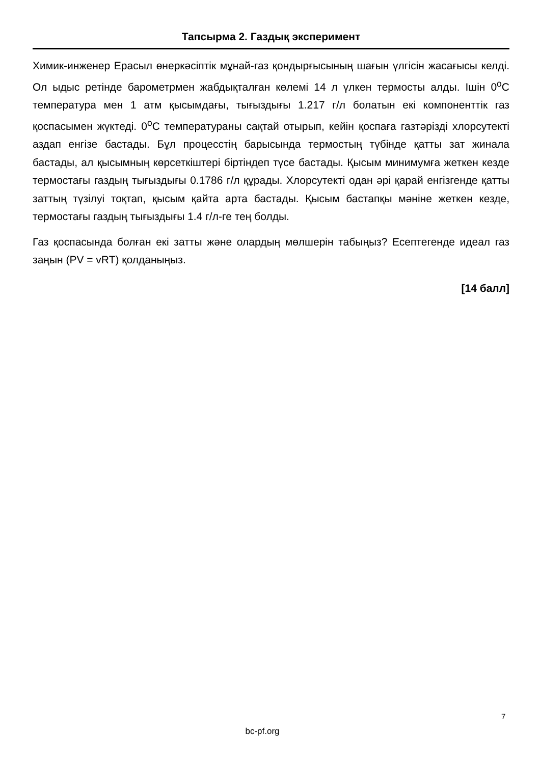Тапсырма 2. Газдық эксперимент
Химик-инженер Ерасыл өнеркәсіптік мұнай-газ қондырғысының шағын үлгісін жасағысы келді. Ол ыдыс ретінде барометрмен жабдықталған көлемі 14 л үлкен термосты алды. Ішін 0<sup>o</sup>С температура мен 1 атм қысымдағы, тығыздығы 1.217 г/л болатын екі компоненттік газ қоспасымен жүктеді. 0<sup>o</sup>С температураны сақтай отырып, кейін қоспаға газтәрізді хлорсутекті аздап енгізе бастады. Бұл процесстің барысында термостың түбінде қатты зат жинала бастады, ал қысымның көрсеткіштері біртіндеп түсе бастады. Қысым минимумға жеткен кезде термостағы газдың тығыздығы 0.1786 г/л құрады. Хлорсутекті одан әрі қарай енгізгенде қатты заттың түзілуі тоқтап, қысым қайта арта бастады. Қысым бастапқы мәніне жеткен кезде, термостағы газдың тығыздығы 1.4 г/л-ге тең болды.
Газ қоспасында болған екі затты және олардың мөлшерін табыңыз? Есептегенде идеал газ заңын (PV = vRT) қолданыңыз.
[14 балл]
7
bc-pf.org